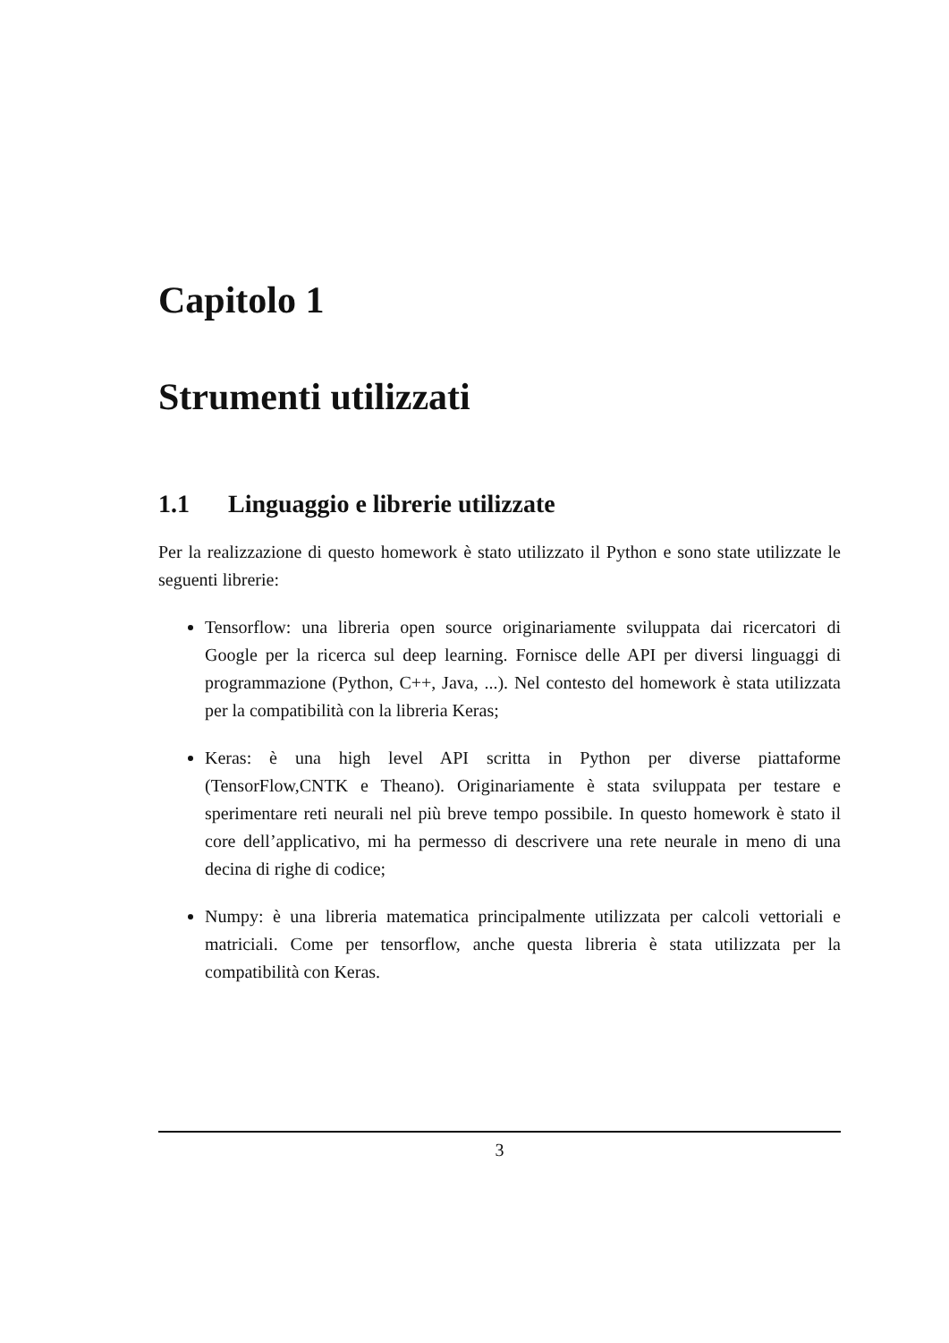Capitolo 1
Strumenti utilizzati
1.1 Linguaggio e librerie utilizzate
Per la realizzazione di questo homework è stato utilizzato il Python e sono state utilizzate le seguenti librerie:
Tensorflow: una libreria open source originariamente sviluppata dai ricercatori di Google per la ricerca sul deep learning. Fornisce delle API per diversi linguaggi di programmazione (Python, C++, Java, ...). Nel contesto del homework è stata utilizzata per la compatibilità con la libreria Keras;
Keras: è una high level API scritta in Python per diverse piattaforme (TensorFlow,CNTK e Theano). Originariamente è stata sviluppata per testare e sperimentare reti neurali nel più breve tempo possibile. In questo homework è stato il core dell’applicativo, mi ha permesso di descrivere una rete neurale in meno di una decina di righe di codice;
Numpy: è una libreria matematica principalmente utilizzata per calcoli vettoriali e matriciali. Come per tensorflow, anche questa libreria è stata utilizzata per la compatibilità con Keras.
3